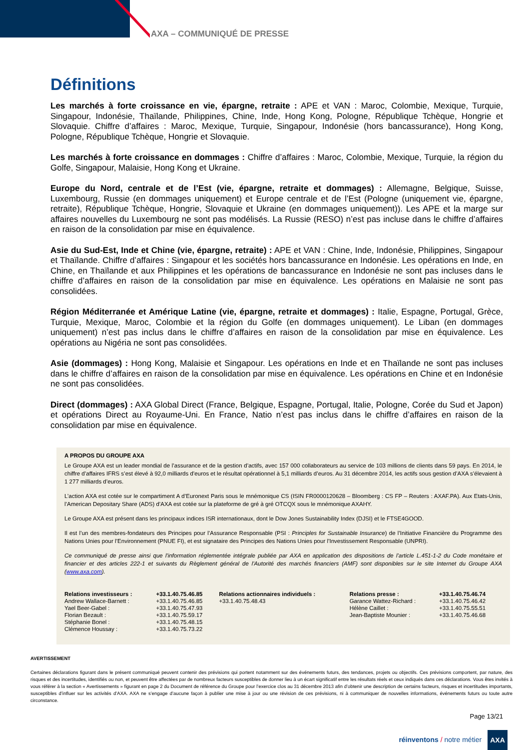AXA – COMMUNIQUÉ DE PRESSE
Définitions
Les marchés à forte croissance en vie, épargne, retraite : APE et VAN : Maroc, Colombie, Mexique, Turquie, Singapour, Indonésie, Thaïlande, Philippines, Chine, Inde, Hong Kong, Pologne, République Tchèque, Hongrie et Slovaquie. Chiffre d’affaires : Maroc, Mexique, Turquie, Singapour, Indonésie (hors bancassurance), Hong Kong, Pologne, République Tchèque, Hongrie et Slovaquie.
Les marchés à forte croissance en dommages : Chiffre d’affaires : Maroc, Colombie, Mexique, Turquie, la région du Golfe, Singapour, Malaisie, Hong Kong et Ukraine.
Europe du Nord, centrale et de l’Est (vie, épargne, retraite et dommages) : Allemagne, Belgique, Suisse, Luxembourg, Russie (en dommages uniquement) et Europe centrale et de l’Est (Pologne (uniquement vie, épargne, retraite), République Tchèque, Hongrie, Slovaquie et Ukraine (en dommages uniquement)). Les APE et la marge sur affaires nouvelles du Luxembourg ne sont pas modélisés. La Russie (RESO) n’est pas incluse dans le chiffre d’affaires en raison de la consolidation par mise en équivalence.
Asie du Sud-Est, Inde et Chine (vie, épargne, retraite) : APE et VAN : Chine, Inde, Indonésie, Philippines, Singapour et Thaïlande. Chiffre d’affaires : Singapour et les sociétés hors bancassurance en Indonésie. Les opérations en Inde, en Chine, en Thaïlande et aux Philippines et les opérations de bancassurance en Indonésie ne sont pas incluses dans le chiffre d’affaires en raison de la consolidation par mise en équivalence. Les opérations en Malaisie ne sont pas consolidées.
Région Méditerranée et Amérique Latine (vie, épargne, retraite et dommages) : Italie, Espagne, Portugal, Grèce, Turquie, Mexique, Maroc, Colombie et la région du Golfe (en dommages uniquement). Le Liban (en dommages uniquement) n’est pas inclus dans le chiffre d’affaires en raison de la consolidation par mise en équivalence. Les opérations au Nigéria ne sont pas consolidées.
Asie (dommages) : Hong Kong, Malaisie et Singapour. Les opérations en Inde et en Thaïlande ne sont pas incluses dans le chiffre d’affaires en raison de la consolidation par mise en équivalence. Les opérations en Chine et en Indonésie ne sont pas consolidées.
Direct (dommages) : AXA Global Direct (France, Belgique, Espagne, Portugal, Italie, Pologne, Corée du Sud et Japon) et opérations Direct au Royaume-Uni. En France, Natio n’est pas inclus dans le chiffre d’affaires en raison de la consolidation par mise en équivalence.
A PROPOS DU GROUPE AXA
Le Groupe AXA est un leader mondial de l’assurance et de la gestion d’actifs, avec 157 000 collaborateurs au service de 103 millions de clients dans 59 pays. En 2014, le chiffre d’affaires IFRS s’est élevé à 92,0 milliards d’euros et le résultat opérationnel à 5,1 milliards d’euros. Au 31 décembre 2014, les actifs sous gestion d’AXA s’élevaient à 1 277 milliards d’euros.
L’action AXA est cotée sur le compartiment A d’Euronext Paris sous le mnémonique CS (ISIN FR0000120628 – Bloomberg : CS FP – Reuters : AXAF.PA). Aux Etats-Unis, l’American Depositary Share (ADS) d’AXA est cotée sur la plateforme de gré à gré OTCQX sous le mnémonique AXAHY.
Le Groupe AXA est présent dans les principaux indices ISR internationaux, dont le Dow Jones Sustainability Index (DJSI) et le FTSE4GOOD.
Il est l’un des membres-fondateurs des Principes pour l’Assurance Responsable (PSI : Principles for Sustainable Insurance) de l’Initiative Financière du Programme des Nations Unies pour l’Environnement (PNUE FI), et est signataire des Principes des Nations Unies pour l’Investissement Responsable (UNPRI).
Ce communiqué de presse ainsi que l'information réglementée intégrale publiée par AXA en application des dispositions de l’article L.451-1-2 du Code monétaire et financier et des articles 222-1 et suivants du Règlement général de l'Autorité des marchés financiers (AMF) sont disponibles sur le site Internet du Groupe AXA (www.axa.com).
| Relations investisseurs : | +33.1.40.75.46.85 | Relations actionnaires individuels : | Relations presse : | +33.1.40.75.46.74 |
| Andrew Wallace-Barnett : | +33.1.40.75.46.85 | +33.1.40.75.48.43 | Garance Wattez-Richard : | +33.1.40.75.46.42 |
| Yael Beer-Gabel : | +33.1.40.75.47.93 | | Hélène Caillet : | +33.1.40.75.55.51 |
| Florian Bezault : | +33.1.40.75.59.17 | | Jean-Baptiste Mounier : | +33.1.40.75.46.68 |
| Stéphanie Bonel : | +33.1.40.75.48.15 | | | |
| Clémence Houssay : | +33.1.40.75.73.22 | | | |
AVERTISSEMENT
Certaines déclarations figurant dans le présent communiqué peuvent contenir des prévisions qui portent notamment sur des événements futurs, des tendances, projets ou objectifs. Ces prévisions comportent, par nature, des risques et des incertitudes, identifiés ou non, et peuvent être affectées par de nombreux facteurs susceptibles de donner lieu à un écart significatif entre les résultats réels et ceux indiqués dans ces déclarations. Vous êtes invités à vous référer à la section « Avertissements » figurant en page 2 du Document de référence du Groupe pour l’exercice clos au 31 décembre 2013 afin d’obtenir une description de certains facteurs, risques et incertitudes importants, susceptibles d’influer sur les activités d’AXA. AXA ne s’engage d’aucune façon à publier une mise à jour ou une révision de ces prévisions, ni à communiquer de nouvelles informations, événements futurs ou toute autre circonstance.
Page 13/21
réinventons / notre métier AXA